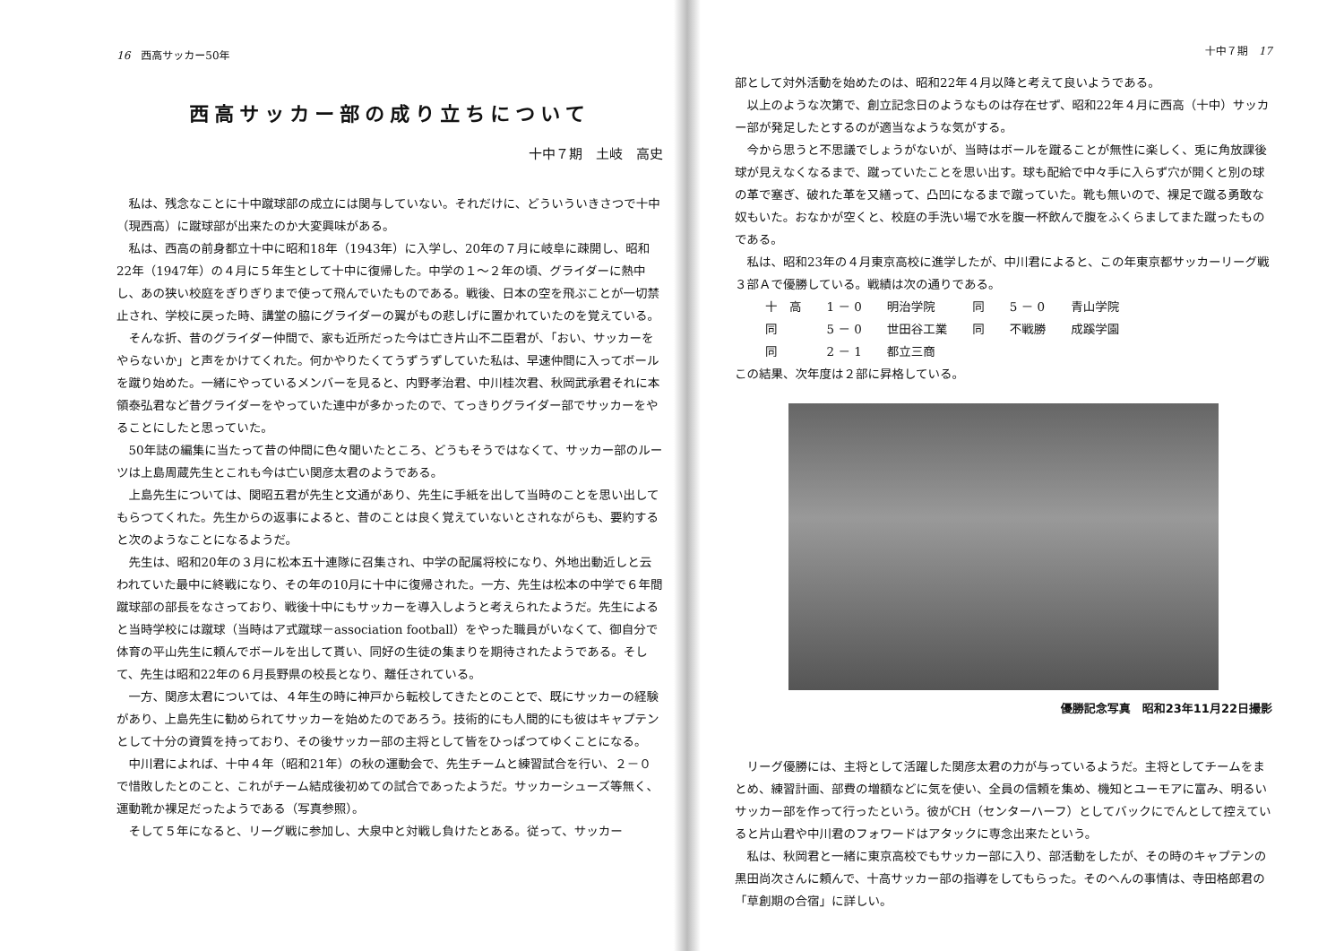16　西高サッカー50年
西高サッカー部の成り立ちについて
十中７期　土岐　高史
私は、残念なことに十中蹴球部の成立には関与していない。それだけに、どういういきさつで十中（現西高）に蹴球部が出来たのか大変興味がある。
私は、西高の前身都立十中に昭和18年（1943年）に入学し、20年の７月に岐阜に疎開し、昭和22年（1947年）の４月に５年生として十中に復帰した。中学の１～２年の頃、グライダーに熱中し、あの狭い校庭をぎりぎりまで使って飛んでいたものである。戦後、日本の空を飛ぶことが一切禁止され、学校に戻った時、講堂の脇にグライダーの翼がもの悲しげに置かれていたのを覚えている。
そんな折、昔のグライダー仲間で、家も近所だった今は亡き片山不二臣君が、「おい、サッカーをやらないか」と声をかけてくれた。何かやりたくてうずうずしていた私は、早速仲間に入ってボールを蹴り始めた。一緒にやっているメンバーを見ると、内野孝治君、中川桂次君、秋岡武承君それに本領泰弘君など昔グライダーをやっていた連中が多かったので、てっきりグライダー部でサッカーをやることにしたと思っていた。
50年誌の編集に当たって昔の仲間に色々聞いたところ、どうもそうではなくて、サッカー部のルーツは上島周蔵先生とこれも今は亡い関彦太君のようである。
上島先生については、関昭五君が先生と文通があり、先生に手紙を出して当時のことを思い出してもらつてくれた。先生からの返事によると、昔のことは良く覚えていないとされながらも、要約すると次のようなことになるようだ。
先生は、昭和20年の３月に松本五十連隊に召集され、中学の配属将校になり、外地出動近しと云われていた最中に終戦になり、その年の10月に十中に復帰された。一方、先生は松本の中学で６年間蹴球部の部長をなさっており、戦後十中にもサッカーを導入しようと考えられたようだ。先生によると当時学校には蹴球（当時はア式蹴球－association football）をやった職員がいなくて、御自分で体育の平山先生に頼んでボールを出して貰い、同好の生徒の集まりを期待されたようである。そして、先生は昭和22年の６月長野県の校長となり、離任されている。
一方、関彦太君については、４年生の時に神戸から転校してきたとのことで、既にサッカーの経験があり、上島先生に勧められてサッカーを始めたのであろう。技術的にも人間的にも彼はキャプテンとして十分の資質を持っており、その後サッカー部の主将として皆をひっぱつてゆくことになる。
中川君によれば、十中４年（昭和21年）の秋の運動会で、先生チームと練習試合を行い、２－０で惜敗したとのこと、これがチーム結成後初めての試合であったようだ。サッカーシューズ等無く、運動靴か裸足だったようである（写真参照）。
そして５年になると、リーグ戦に参加し、大泉中と対戦し負けたとある。従って、サッカー
十中７期　17
部として対外活動を始めたのは、昭和22年４月以降と考えて良いようである。
以上のような次第で、創立記念日のようなものは存在せず、昭和22年４月に西高（十中）サッカー部が発足したとするのが適当なような気がする。
今から思うと不思議でしょうがないが、当時はボールを蹴ることが無性に楽しく、兎に角放課後球が見えなくなるまで、蹴っていたことを思い出す。球も配給で中々手に入らず穴が開くと別の球の革で塞ぎ、破れた革を又繕って、凸凹になるまで蹴っていた。靴も無いので、裸足で蹴る勇敢な奴もいた。おなかが空くと、校庭の手洗い場で水を腹一杯飲んで腹をふくらましてまた蹴ったものである。
私は、昭和23年の４月東京高校に進学したが、中川君によると、この年東京都サッカーリーグ戦３部Ａで優勝している。戦績は次の通りである。
| 十 高 | 1 － 0 | 明治学院 | 同 | 5 － 0 | 青山学院 |
| 同 | 5 － 0 | 世田谷工業 | 同 | 不戦勝 | 成蹊学園 |
| 同 | 2 － 1 | 都立三商 | | | |
この結果、次年度は２部に昇格している。
優勝記念写真　昭和23年11月22日撮影
リーグ優勝には、主将として活躍した関彦太君の力が与っているようだ。主将としてチームをまとめ、練習計画、部費の増額などに気を使い、全員の信頼を集め、機知とユーモアに富み、明るいサッカー部を作って行ったという。彼がCH（センターハーフ）としてバックにでんとして控えていると片山君や中川君のフォワードはアタックに専念出来たという。
私は、秋岡君と一緒に東京高校でもサッカー部に入り、部活動をしたが、その時のキャプテンの黒田尚次さんに頼んで、十高サッカー部の指導をしてもらった。そのへんの事情は、寺田格郎君の「草創期の合宿」に詳しい。